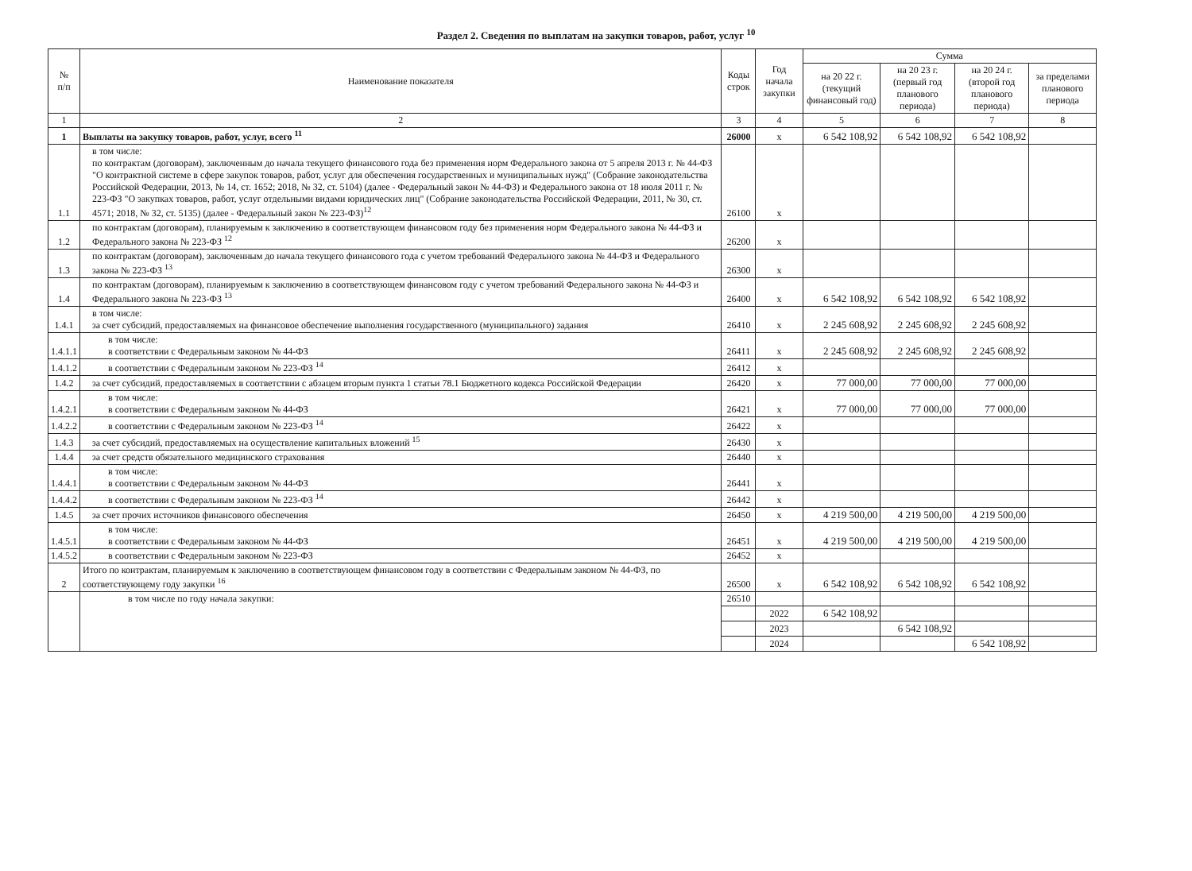Раздел 2. Сведения по выплатам на закупки товаров, работ, услуг <sup>10</sup>
| № п/п | Наименование показателя | Коды строк | Год начала закупки | Сумма | | | |
| --- | --- | --- | --- | --- | --- | --- | --- |
| | | | | на 20 22 г. (текущий финансовый год) | на 20 23 г. (первый год планового периода) | на 20 24 г. (второй год планового периода) | за пределами планового периода |
| 1 | 2 | 3 | 4 | 5 | 6 | 7 | 8 |
| 1 | Выплаты на закупку товаров, работ, услуг, всего <sup>11</sup> | 26000 | х | 6 542 108,92 | 6 542 108,92 | 6 542 108,92 | |
| 1.1 | в том числе: по контрактам (договорам), заключенным до начала текущего финансового года без применения норм Федерального закона от 5 апреля 2013 г. № 44-ФЗ "О контрактной системе в сфере закупок товаров, работ, услуг для обеспечения государственных и муниципальных нужд" (Собрание законодательства Российской Федерации, 2013, № 14, ст. 1652; 2018, № 32, ст. 5104) (далее - Федеральный закон № 44-ФЗ) и Федерального закона от 18 июля 2011 г. № 223-ФЗ "О закупках товаров, работ, услуг отдельными видами юридических лиц" (Собрание законодательства Российской Федерации, 2011, № 30, ст. 4571; 2018, № 32, ст. 5135) (далее - Федеральный закон № 223-ФЗ)<sup>12</sup> | 26100 | х | | | | |
| 1.2 | по контрактам (договорам), планируемым к заключению в соответствующем финансовом году без применения норм Федерального закона № 44-ФЗ и Федерального закона № 223-ФЗ <sup>12</sup> | 26200 | х | | | | |
| 1.3 | по контрактам (договорам), заключенным до начала текущего финансового года с учетом требований Федерального закона № 44-ФЗ и Федерального закона № 223-ФЗ <sup>13</sup> | 26300 | х | | | | |
| 1.4 | по контрактам (договорам), планируемым к заключению в соответствующем финансовом году с учетом требований Федерального закона № 44-ФЗ и Федерального закона № 223-ФЗ <sup>13</sup> | 26400 | х | 6 542 108,92 | 6 542 108,92 | 6 542 108,92 | |
| 1.4.1 | в том числе: за счет субсидий, предоставляемых на финансовое обеспечение выполнения государственного (муниципального) задания | 26410 | х | 2 245 608,92 | 2 245 608,92 | 2 245 608,92 | |
| 1.4.1.1 | в том числе: в соответствии с Федеральным законом № 44-ФЗ | 26411 | х | 2 245 608,92 | 2 245 608,92 | 2 245 608,92 | |
| 1.4.1.2 | в соответствии с Федеральным законом № 223-ФЗ <sup>14</sup> | 26412 | х | | | | |
| 1.4.2 | за счет субсидий, предоставляемых в соответствии с абзацем вторым пункта 1 статьи 78.1 Бюджетного кодекса Российской Федерации | 26420 | х | 77 000,00 | 77 000,00 | 77 000,00 | |
| 1.4.2.1 | в том числе: в соответствии с Федеральным законом № 44-ФЗ | 26421 | х | 77 000,00 | 77 000,00 | 77 000,00 | |
| 1.4.2.2 | в соответствии с Федеральным законом № 223-ФЗ <sup>14</sup> | 26422 | х | | | | |
| 1.4.3 | за счет субсидий, предоставляемых на осуществление капитальных вложений <sup>15</sup> | 26430 | х | | | | |
| 1.4.4 | за счет средств обязательного медицинского страхования | 26440 | х | | | | |
| 1.4.4.1 | в том числе: в соответствии с Федеральным законом № 44-ФЗ | 26441 | х | | | | |
| 1.4.4.2 | в соответствии с Федеральным законом № 223-ФЗ <sup>14</sup> | 26442 | х | | | | |
| 1.4.5 | за счет прочих источников финансового обеспечения | 26450 | х | 4 219 500,00 | 4 219 500,00 | 4 219 500,00 | |
| 1.4.5.1 | в том числе: в соответствии с Федеральным законом № 44-ФЗ | 26451 | х | 4 219 500,00 | 4 219 500,00 | 4 219 500,00 | |
| 1.4.5.2 | в соответствии с Федеральным законом № 223-ФЗ | 26452 | х | | | | |
| 2 | Итого по контрактам, планируемым к заключению в соответствующем финансовом году в соответствии с Федеральным законом № 44-ФЗ, по соответствующему году закупки <sup>16</sup> | 26500 | х | 6 542 108,92 | 6 542 108,92 | 6 542 108,92 | |
| | в том числе по году начала закупки: | 26510 | | | | | |
| | | | 2022 | 6 542 108,92 | | | |
| | | | 2023 | | 6 542 108,92 | | |
| | | | 2024 | | | 6 542 108,92 | |